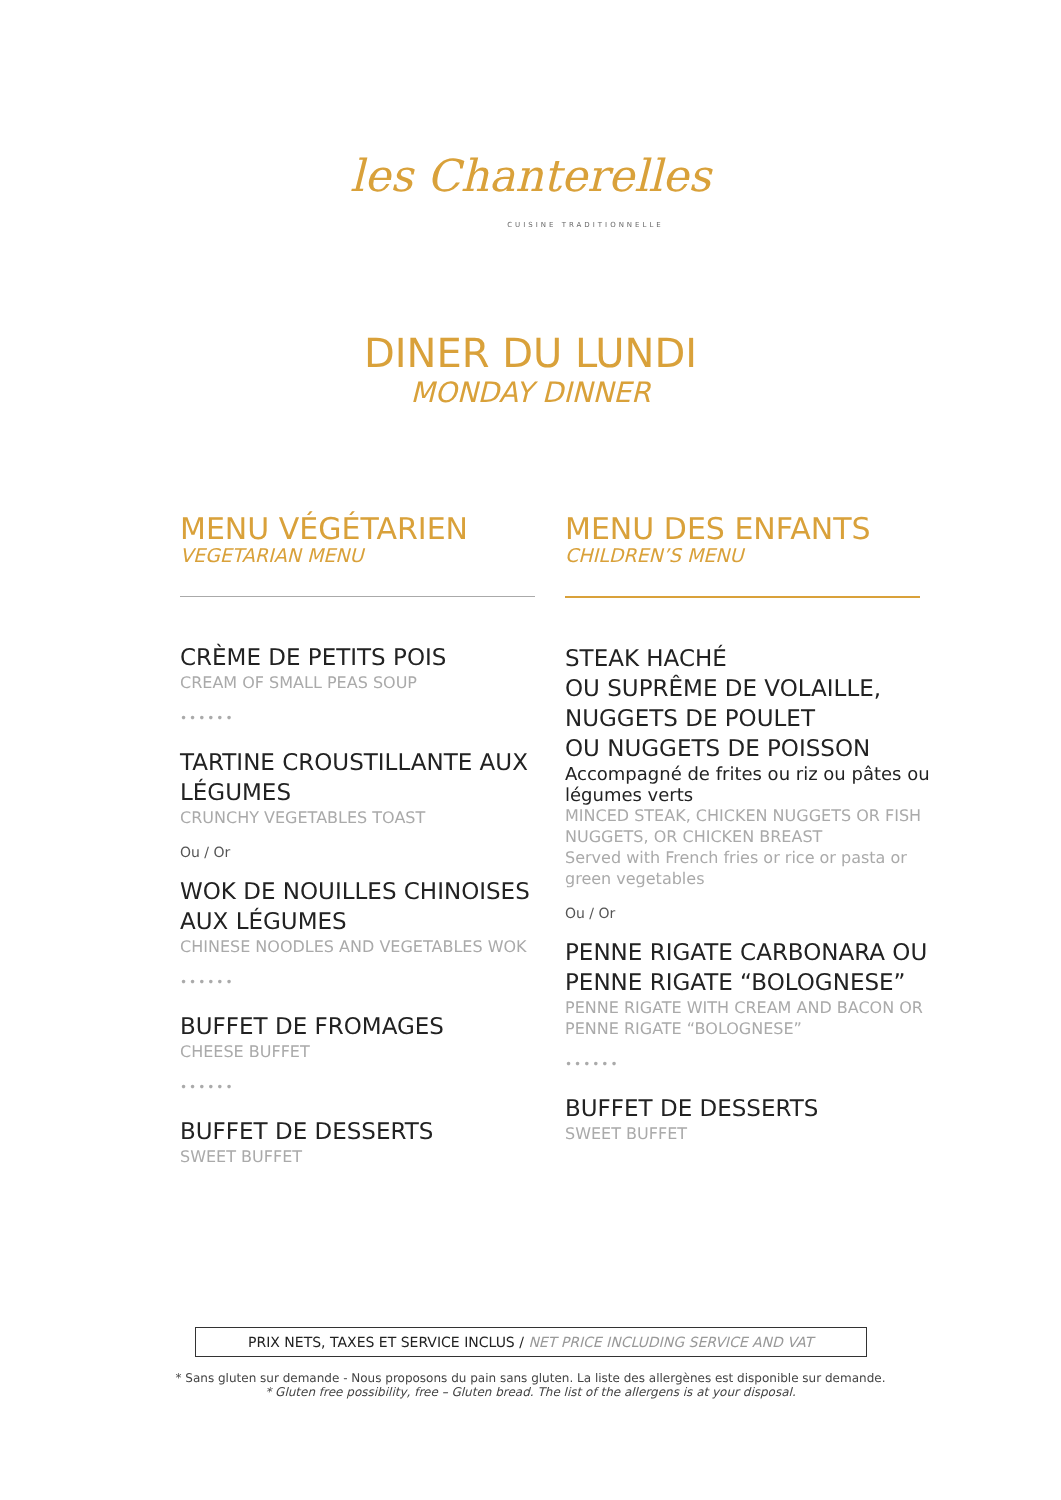les Chanterelles
CUISINE TRADITIONNELLE
DINER DU LUNDI
MONDAY DINNER
MENU VÉGÉTARIEN
VEGETARIAN MENU
CRÈME DE PETITS POIS
CREAM OF SMALL PEAS SOUP
••••••
TARTINE CROUSTILLANTE AUX LÉGUMES
CRUNCHY VEGETABLES TOAST
Ou / Or
WOK DE NOUILLES CHINOISES AUX LÉGUMES
CHINESE NOODLES AND VEGETABLES WOK
••••••
BUFFET DE FROMAGES
CHEESE BUFFET
••••••
BUFFET DE DESSERTS
SWEET BUFFET
MENU DES ENFANTS
CHILDREN’S MENU
STEAK HACHÉ
OU SUPRÊME DE VOLAILLE,
NUGGETS DE POULET
OU NUGGETS DE POISSON
Accompagné de frites ou riz ou pâtes ou légumes verts
MINCED STEAK, CHICKEN NUGGETS OR FISH NUGGETS, OR CHICKEN BREAST
Served with French fries or rice or pasta or green vegetables
Ou / Or
PENNE RIGATE CARBONARA OU PENNE RIGATE “BOLOGNESE”
PENNE RIGATE WITH CREAM AND BACON OR PENNE RIGATE “BOLOGNESE”
••••••
BUFFET DE DESSERTS
SWEET BUFFET
PRIX NETS, TAXES ET SERVICE INCLUS / NET PRICE INCLUDING SERVICE AND VAT
* Sans gluten sur demande - Nous proposons du pain sans gluten. La liste des allergènes est disponible sur demande.
* Gluten free possibility, free – Gluten bread. The list of the allergens is at your disposal.